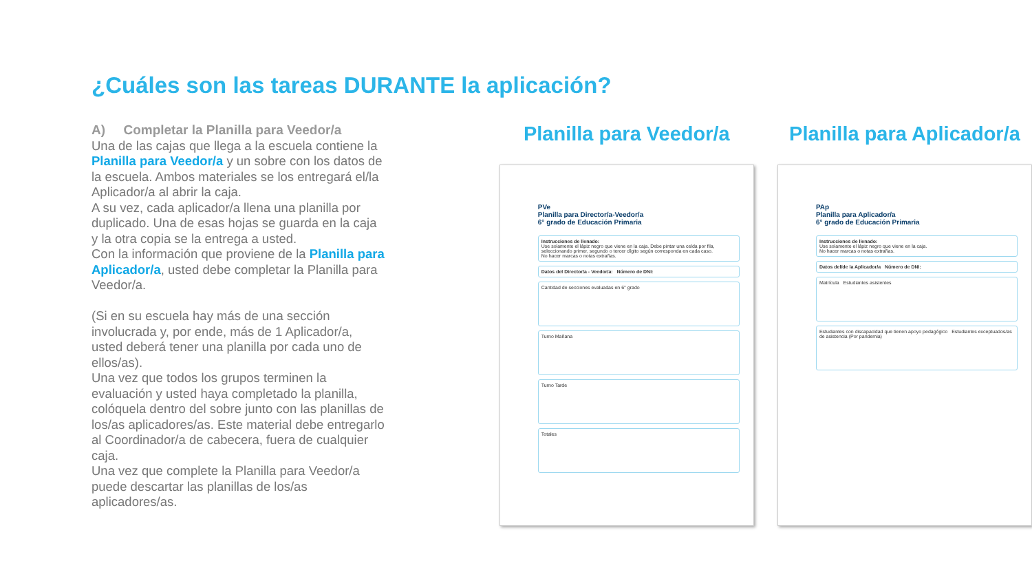¿Cuáles son las tareas DURANTE la aplicación?
A) Completar la Planilla para Veedor/a
Una de las cajas que llega a la escuela contiene la Planilla para Veedor/a y un sobre con los datos de la escuela. Ambos materiales se los entregará el/la Aplicador/a al abrir la caja.
A su vez, cada aplicador/a llena una planilla por duplicado. Una de esas hojas se guarda en la caja y la otra copia se la entrega a usted.
Con la información que proviene de la Planilla para Aplicador/a, usted debe completar la Planilla para Veedor/a.
(Si en su escuela hay más de una sección involucrada y, por ende, más de 1 Aplicador/a, usted deberá tener una planilla por cada uno de ellos/as).
Una vez que todos los grupos terminen la evaluación y usted haya completado la planilla, colóquela dentro del sobre junto con las planillas de los/as aplicadores/as. Este material debe entregarlo al Coordinador/a de cabecera, fuera de cualquier caja.
Una vez que complete la Planilla para Veedor/a puede descartar las planillas de los/as aplicadores/as.
Planilla para Veedor/a
PVe
Planilla para Director/a-Veedor/a
6° grado de Educación Primaria
Instrucciones de llenado:
Use solamente el lápiz negro que viene en la caja. Debe pintar una celda por fila, seleccionando primer, segundo o tercer dígito según corresponda en cada caso.
No hacer marcas o notas extrañas.
Datos del Director/a - Veedor/a: Número de DNI:
Cantidad de secciones evaluadas en 6° grado
Turno Mañana
Turno Tarde
Totales
Planilla para Aplicador/a
PAp
Planilla para Aplicador/a
6° grado de Educación Primaria
Instrucciones de llenado:
Use solamente el lápiz negro que viene en la caja.
No hacer marcas o notas extrañas.
Datos del/de la Aplicador/a Número de DNI:
Matrícula Estudiantes asistentes
Estudiantes con discapacidad que tienen apoyo pedagógico Estudiantes exceptuados/as de asistencia (Por pandemia)